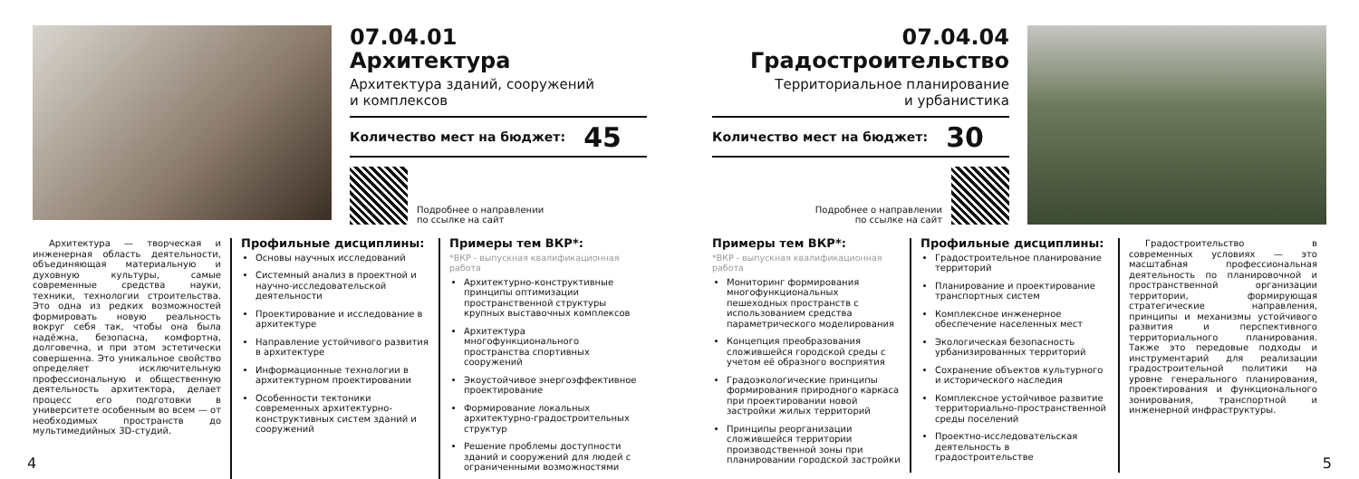07.04.01
Архитектура
Архитектура зданий, сооружений
и комплексов
Количество мест на бюджет: 45
Подробнее о направлении
по ссылке на сайт
Архитектура — творческая и инженерная область деятельности, объединяющая материальную и духовную культуры, самые современные средства науки, техники, технологии строительства. Это одна из редких возможностей формировать новую реальность вокруг себя так, чтобы она была надёжна, безопасна, комфортна, долговечна, и при этом эстетически совершенна. Это уникальное свойство определяет исключительную профессиональную и общественную деятельность архитектора, делает процесс его подготовки в университете особенным во всем — от необходимых пространств до мультимедийных 3D-студий.
Профильные дисциплины:
Основы научных исследований
Системный анализ в проектной и научно-исследовательской деятельности
Проектирование и исследование в архитектуре
Направление устойчивого развития в архитектуре
Информационные технологии в архитектурном проектировании
Особенности тектоники современных архитектурно-конструктивных систем зданий и сооружений
Примеры тем ВКР*:
*ВКР - выпускная квалификационная работа
Архитектурно-конструктивные принципы оптимизации пространственной структуры крупных выставочных комплексов
Архитектура многофункционального пространства спортивных сооружений
Экоустойчивое энергоэффективное проектирование
Формирование локальных архитектурно-градостроительных структур
Решение проблемы доступности зданий и сооружений для людей с ограниченными возможностями
4
07.04.04
Градостроительство
Территориальное планирование
и урбанистика
Количество мест на бюджет: 30
Подробнее о направлении
по ссылке на сайт
Примеры тем ВКР*:
*ВКР - выпускная квалификационная работа
Мониторинг формирования многофункциональных пешеходных пространств с использованием средства параметрического моделирования
Концепция преобразования сложившейся городской среды с учетом её образного восприятия
Градоэкологические принципы формирования природного каркаса при проектировании новой застройки жилых территорий
Принципы реорганизации сложившейся территории производственной зоны при планировании городской застройки
Профильные дисциплины:
Градостроительное планирование территорий
Планирование и проектирование транспортных систем
Комплексное инженерное обеспечение населенных мест
Экологическая безопасность урбанизированных территорий
Сохранение объектов культурного и исторического наследия
Комплексное устойчивое развитие территориально-пространственной среды поселений
Проектно-исследовательская деятельность в градостроительстве
Градостроительство в современных условиях — это масштабная профессиональная деятельность по планировочной и пространственной организации территории, формирующая стратегические направления, принципы и механизмы устойчивого развития и перспективного территориального планирования. Также это передовые подходы и инструментарий для реализации градостроительной политики на уровне генерального планирования, проектирования и функционального зонирования, транспортной и инженерной инфраструктуры.
5